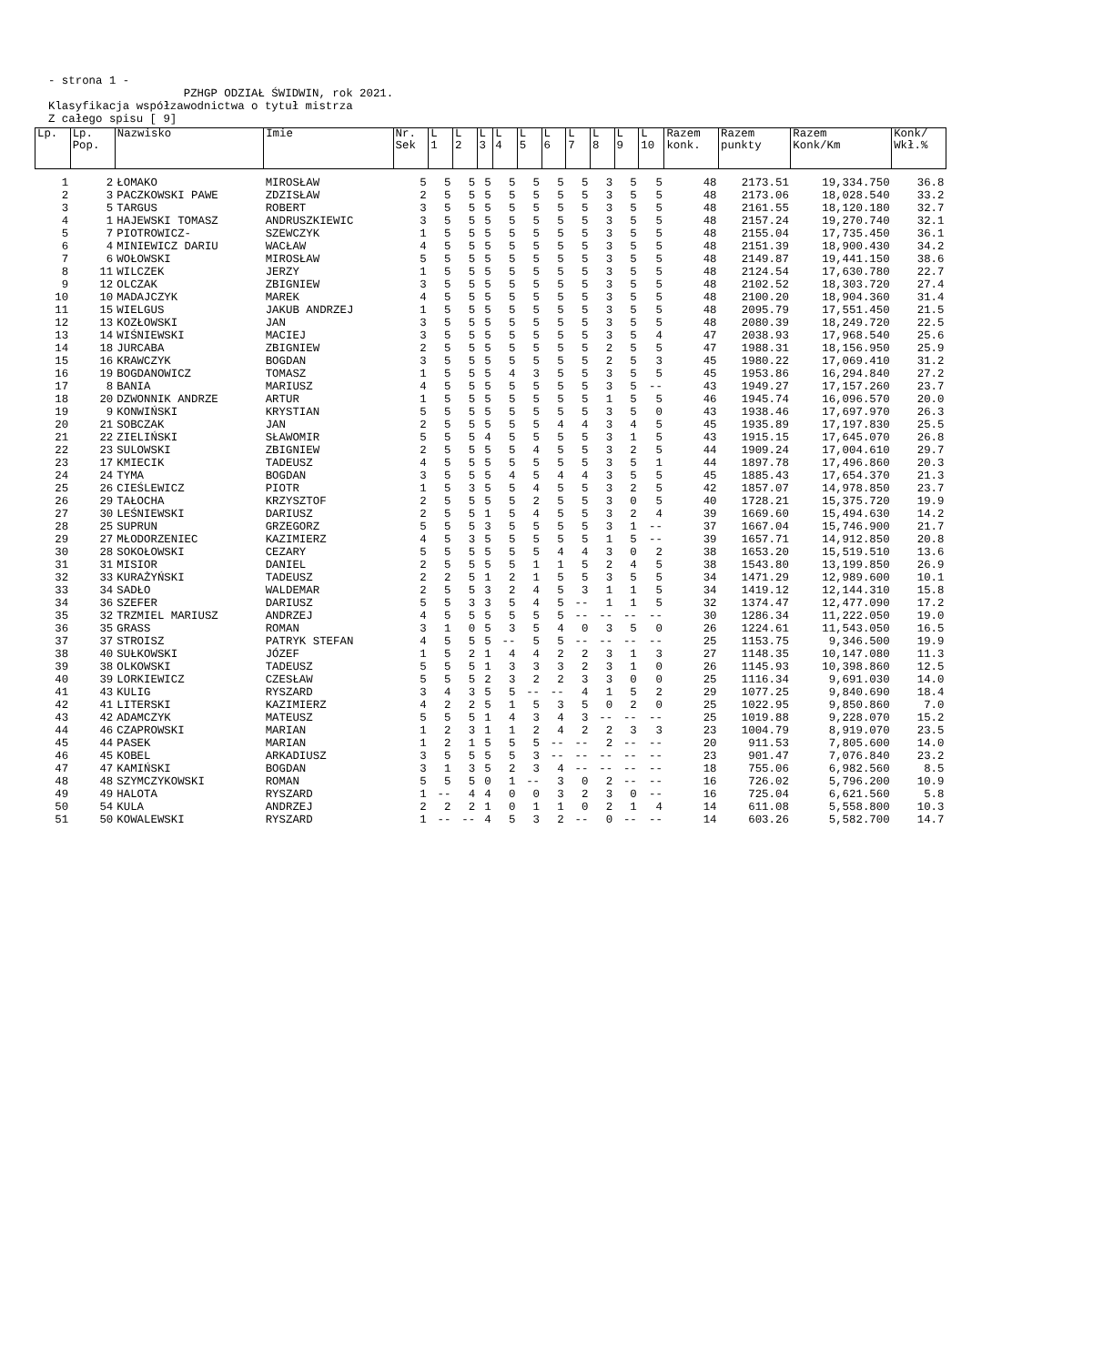- strona 1 - PZHGP ODZIAŁ ŚWIDWIN, rok 2021. Klasyfikacja współzawodnictwa o tytuł mistrza Z całego spisu [ 9]
| Lp. | Lp. Pop. | Nazwisko | Imie | Nr. Sek | L 1 | L 2 | L 3 | L 4 | L 5 | L 6 | L 7 | L 8 | L 9 | L 10 | Razem konk. | Razem punkty | Razem Konk/Km | Konk/ Wkł.% |
| --- | --- | --- | --- | --- | --- | --- | --- | --- | --- | --- | --- | --- | --- | --- | --- | --- | --- | --- |
| 1 | 2 | ŁOMAKO | MIROSŁAW | 5 | 5 | 5 | 5 | 5 | 5 | 5 | 5 | 3 | 5 | 5 | 48 | 2173.51 | 19,334.750 | 36.8 |
| 2 | 3 | PACZKOWSKI PAWE | ZDZISŁAW | 2 | 5 | 5 | 5 | 5 | 5 | 5 | 5 | 3 | 5 | 5 | 48 | 2173.06 | 18,028.540 | 33.2 |
| 3 | 5 | TARGUS | ROBERT | 3 | 5 | 5 | 5 | 5 | 5 | 5 | 5 | 3 | 5 | 5 | 48 | 2161.55 | 18,120.180 | 32.7 |
| 4 | 1 | HAJEWSKI TOMASZ | ANDRUSZKIEWIC | 3 | 5 | 5 | 5 | 5 | 5 | 5 | 5 | 3 | 5 | 5 | 48 | 2157.24 | 19,270.740 | 32.1 |
| 5 | 7 | PIOTROWICZ- | SZEWCZYK | 1 | 5 | 5 | 5 | 5 | 5 | 5 | 5 | 3 | 5 | 5 | 48 | 2155.04 | 17,735.450 | 36.1 |
| 6 | 4 | MINIEWICZ DARIU | WACŁAW | 4 | 5 | 5 | 5 | 5 | 5 | 5 | 5 | 3 | 5 | 5 | 48 | 2151.39 | 18,900.430 | 34.2 |
| 7 | 6 | WOŁOWSKI | MIROSŁAW | 5 | 5 | 5 | 5 | 5 | 5 | 5 | 5 | 3 | 5 | 5 | 48 | 2149.87 | 19,441.150 | 38.6 |
| 8 | 11 | WILCZEK | JERZY | 1 | 5 | 5 | 5 | 5 | 5 | 5 | 5 | 3 | 5 | 5 | 48 | 2124.54 | 17,630.780 | 22.7 |
| 9 | 12 | OLCZAK | ZBIGNIEW | 3 | 5 | 5 | 5 | 5 | 5 | 5 | 5 | 3 | 5 | 5 | 48 | 2102.52 | 18,303.720 | 27.4 |
| 10 | 10 | MADAJCZYK | MAREK | 4 | 5 | 5 | 5 | 5 | 5 | 5 | 5 | 3 | 5 | 5 | 48 | 2100.20 | 18,904.360 | 31.4 |
| 11 | 15 | WIELGUS | JAKUB ANDRZEJ | 1 | 5 | 5 | 5 | 5 | 5 | 5 | 5 | 3 | 5 | 5 | 48 | 2095.79 | 17,551.450 | 21.5 |
| 12 | 13 | KOZŁOWSKI | JAN | 3 | 5 | 5 | 5 | 5 | 5 | 5 | 5 | 3 | 5 | 5 | 48 | 2080.39 | 18,249.720 | 22.5 |
| 13 | 14 | WIŚNIEWSKI | MACIEJ | 3 | 5 | 5 | 5 | 5 | 5 | 5 | 5 | 3 | 5 | 4 | 47 | 2038.93 | 17,968.540 | 25.6 |
| 14 | 18 | JURCABA | ZBIGNIEW | 2 | 5 | 5 | 5 | 5 | 5 | 5 | 5 | 2 | 5 | 5 | 47 | 1988.31 | 18,156.950 | 25.9 |
| 15 | 16 | KRAWCZYK | BOGDAN | 3 | 5 | 5 | 5 | 5 | 5 | 5 | 5 | 2 | 5 | 3 | 45 | 1980.22 | 17,069.410 | 31.2 |
| 16 | 19 | BOGDANOWICZ | TOMASZ | 1 | 5 | 5 | 5 | 4 | 3 | 5 | 5 | 3 | 5 | 5 | 45 | 1953.86 | 16,294.840 | 27.2 |
| 17 | 8 | BANIA | MARIUSZ | 4 | 5 | 5 | 5 | 5 | 5 | 5 | 5 | 3 | 5 | -- | 43 | 1949.27 | 17,157.260 | 23.7 |
| 18 | 20 | DZWONNIK ANDRZE | ARTUR | 1 | 5 | 5 | 5 | 5 | 5 | 5 | 5 | 1 | 5 | 5 | 46 | 1945.74 | 16,096.570 | 20.0 |
| 19 | 9 | KONWIŃSKI | KRYSTIAN | 5 | 5 | 5 | 5 | 5 | 5 | 5 | 5 | 3 | 5 | 0 | 43 | 1938.46 | 17,697.970 | 26.3 |
| 20 | 21 | SOBCZAK | JAN | 2 | 5 | 5 | 5 | 5 | 5 | 4 | 4 | 3 | 4 | 5 | 45 | 1935.89 | 17,197.830 | 25.5 |
| 21 | 22 | ZIELIŃSKI | SŁAWOMIR | 5 | 5 | 5 | 4 | 5 | 5 | 5 | 5 | 3 | 1 | 5 | 43 | 1915.15 | 17,645.070 | 26.8 |
| 22 | 23 | SULOWSKI | ZBIGNIEW | 2 | 5 | 5 | 5 | 5 | 4 | 5 | 5 | 3 | 2 | 5 | 44 | 1909.24 | 17,004.610 | 29.7 |
| 23 | 17 | KMIECIK | TADEUSZ | 4 | 5 | 5 | 5 | 5 | 5 | 5 | 5 | 3 | 5 | 1 | 44 | 1897.78 | 17,496.860 | 20.3 |
| 24 | 24 | TYMA | BOGDAN | 3 | 5 | 5 | 5 | 4 | 5 | 4 | 4 | 3 | 5 | 5 | 45 | 1885.43 | 17,654.370 | 21.3 |
| 25 | 26 | CIEŚLEWICZ | PIOTR | 1 | 5 | 3 | 5 | 5 | 4 | 5 | 5 | 3 | 2 | 5 | 42 | 1857.07 | 14,978.850 | 23.7 |
| 26 | 29 | TAŁOCHA | KRZYSZTOF | 2 | 5 | 5 | 5 | 5 | 2 | 5 | 5 | 3 | 0 | 5 | 40 | 1728.21 | 15,375.720 | 19.9 |
| 27 | 30 | LEŚNIEWSKI | DARIUSZ | 2 | 5 | 5 | 1 | 5 | 4 | 5 | 5 | 3 | 2 | 4 | 39 | 1669.60 | 15,494.630 | 14.2 |
| 28 | 25 | SUPRUN | GRZEGORZ | 5 | 5 | 5 | 3 | 5 | 5 | 5 | 5 | 3 | 1 | -- | 37 | 1667.04 | 15,746.900 | 21.7 |
| 29 | 27 | MŁODORZENIEC | KAZIMIERZ | 4 | 5 | 3 | 5 | 5 | 5 | 5 | 5 | 1 | 5 | -- | 39 | 1657.71 | 14,912.850 | 20.8 |
| 30 | 28 | SOKOŁOWSKI | CEZARY | 5 | 5 | 5 | 5 | 5 | 5 | 4 | 4 | 3 | 0 | 2 | 38 | 1653.20 | 15,519.510 | 13.6 |
| 31 | 31 | MISIOR | DANIEL | 2 | 5 | 5 | 5 | 5 | 1 | 1 | 5 | 2 | 4 | 5 | 38 | 1543.80 | 13,199.850 | 26.9 |
| 32 | 33 | KURAŻYŃSKI | TADEUSZ | 2 | 2 | 5 | 1 | 2 | 1 | 5 | 5 | 3 | 5 | 5 | 34 | 1471.29 | 12,989.600 | 10.1 |
| 33 | 34 | SADŁO | WALDEMAR | 2 | 5 | 5 | 3 | 2 | 4 | 5 | 3 | 1 | 1 | 5 | 34 | 1419.12 | 12,144.310 | 15.8 |
| 34 | 36 | SZEFER | DARIUSZ | 5 | 5 | 3 | 3 | 5 | 4 | 5 | -- | 1 | 1 | 5 | 32 | 1374.47 | 12,477.090 | 17.2 |
| 35 | 32 | TRZMIEL MARIUSZ | ANDRZEJ | 4 | 5 | 5 | 5 | 5 | 5 | 5 | -- | -- | -- | -- | 30 | 1286.34 | 11,222.050 | 19.0 |
| 36 | 35 | GRASS | ROMAN | 3 | 1 | 0 | 5 | 3 | 5 | 4 | 0 | 3 | 5 | 0 | 26 | 1224.61 | 11,543.050 | 16.5 |
| 37 | 37 | STROISZ | PATRYK STEFAN | 4 | 5 | 5 | 5 | -- | 5 | 5 | -- | -- | -- | -- | 25 | 1153.75 | 9,346.500 | 19.9 |
| 38 | 40 | SUŁKOWSKI | JÓZEF | 1 | 5 | 2 | 1 | 4 | 4 | 2 | 2 | 3 | 1 | 3 | 27 | 1148.35 | 10,147.080 | 11.3 |
| 39 | 38 | OLKOWSKI | TADEUSZ | 5 | 5 | 5 | 1 | 3 | 3 | 3 | 2 | 3 | 1 | 0 | 26 | 1145.93 | 10,398.860 | 12.5 |
| 40 | 39 | LORKIEWICZ | CZESŁAW | 5 | 5 | 5 | 2 | 3 | 2 | 2 | 3 | 3 | 0 | 0 | 25 | 1116.34 | 9,691.030 | 14.0 |
| 41 | 43 | KULIG | RYSZARD | 3 | 4 | 3 | 5 | 5 | -- | -- | 4 | 1 | 5 | 2 | 29 | 1077.25 | 9,840.690 | 18.4 |
| 42 | 41 | LITERSKI | KAZIMIERZ | 4 | 2 | 2 | 5 | 1 | 5 | 3 | 5 | 0 | 2 | 0 | 25 | 1022.95 | 9,850.860 | 7.0 |
| 43 | 42 | ADAMCZYK | MATEUSZ | 5 | 5 | 5 | 1 | 4 | 3 | 4 | 3 | -- | -- | -- | 25 | 1019.88 | 9,228.070 | 15.2 |
| 44 | 46 | CZAPROWSKI | MARIAN | 1 | 2 | 3 | 1 | 1 | 2 | 4 | 2 | 2 | 3 | 3 | 23 | 1004.79 | 8,919.070 | 23.5 |
| 45 | 44 | PASEK | MARIAN | 1 | 2 | 1 | 5 | 5 | 5 | -- | -- | 2 | -- | -- | 20 | 911.53 | 7,805.600 | 14.0 |
| 46 | 45 | KOBEL | ARKADIUSZ | 3 | 5 | 5 | 5 | 5 | 3 | -- | -- | -- | -- | -- | 23 | 901.47 | 7,076.840 | 23.2 |
| 47 | 47 | KAMIŃSKI | BOGDAN | 3 | 1 | 3 | 5 | 2 | 3 | 4 | -- | -- | -- | -- | 18 | 755.06 | 6,982.560 | 8.5 |
| 48 | 48 | SZYMCZYKOWSKI | ROMAN | 5 | 5 | 5 | 0 | 1 | -- | 3 | 0 | 2 | -- | -- | 16 | 726.02 | 5,796.200 | 10.9 |
| 49 | 49 | HALOTA | RYSZARD | 1 | -- | 4 | 4 | 0 | 0 | 3 | 2 | 3 | 0 | -- | 16 | 725.04 | 6,621.560 | 5.8 |
| 50 | 54 | KULA | ANDRZEJ | 2 | 2 | 2 | 1 | 0 | 1 | 1 | 0 | 2 | 1 | 4 | 14 | 611.08 | 5,558.800 | 10.3 |
| 51 | 50 | KOWALEWSKI | RYSZARD | 1 | -- | -- | 4 | 5 | 3 | 2 | -- | 0 | -- | -- | 14 | 603.26 | 5,582.700 | 14.7 |